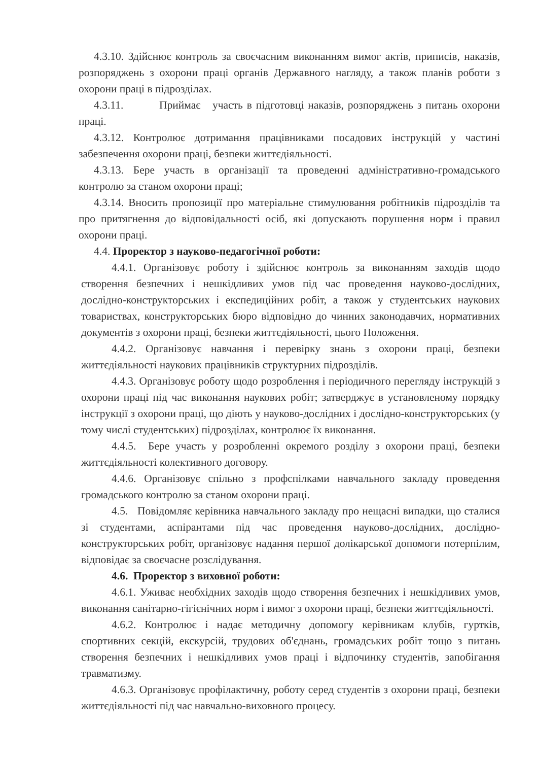4.3.10. Здійснює контроль за своєчасним виконанням вимог актів, приписів, наказів, розпоряджень з охорони праці органів Державного нагляду, а також планів роботи з охорони праці в підрозділах.
4.3.11. Приймає участь в підготовці наказів, розпоряджень з питань охорони праці.
4.3.12. Контролює дотримання працівниками посадових інструкцій у частині забезпечення охорони праці, безпеки життєдіяльності.
4.3.13. Бере участь в організації та проведенні адміністративно-громадського контролю за станом охорони праці;
4.3.14. Вносить пропозиції про матеріальне стимулювання робітників підрозділів та про притягнення до відповідальності осіб, які допускають порушення норм і правил охорони праці.
4.4. Проректор з науково-педагогічної роботи:
4.4.1. Організовує роботу і здійснює контроль за виконанням заходів щодо створення безпечних і нешкідливих умов під час проведення науково-дослідних, дослідно-конструкторських і експедиційних робіт, а також у студентських наукових товариствах, конструкторських бюро відповідно до чинних законодавчих, нормативних документів з охорони праці, безпеки життєдіяльності, цього Положення.
4.4.2. Організовує навчання і перевірку знань з охорони праці, безпеки життєдіяльності наукових працівників структурних підрозділів.
4.4.3. Організовує роботу щодо розроблення і періодичного перегляду інструкцій з охорони праці під час виконання наукових робіт; затверджує в установленому порядку інструкції з охорони праці, що діють у науково-дослідних і дослідно-конструкторських (у тому числі студентських) підрозділах, контролює їх виконання.
4.4.5. Бере участь у розробленні окремого розділу з охорони праці, безпеки життєдіяльності колективного договору.
4.4.6. Організовує спільно з профспілками навчального закладу проведення громадського контролю за станом охорони праці.
4.5. Повідомляє керівника навчального закладу про нещасні випадки, що сталися зі студентами, аспірантами під час проведення науково-дослідних, дослідно-конструкторських робіт, організовує надання першої долікарської допомоги потерпілим, відповідає за своєчасне розслідування.
4.6. Проректор з виховної роботи:
4.6.1. Уживає необхідних заходів щодо створення безпечних і нешкідливих умов, виконання санітарно-гігієнічних норм і вимог з охорони праці, безпеки життєдіяльності.
4.6.2. Контролює і надає методичну допомогу керівникам клубів, гуртків, спортивних секцій, екскурсій, трудових об'єднань, громадських робіт тощо з питань створення безпечних і нешкідливих умов праці і відпочинку студентів, запобігання травматизму.
4.6.3. Організовує профілактичну, роботу серед студентів з охорони праці, безпеки життєдіяльності під час навчально-виховного процесу.